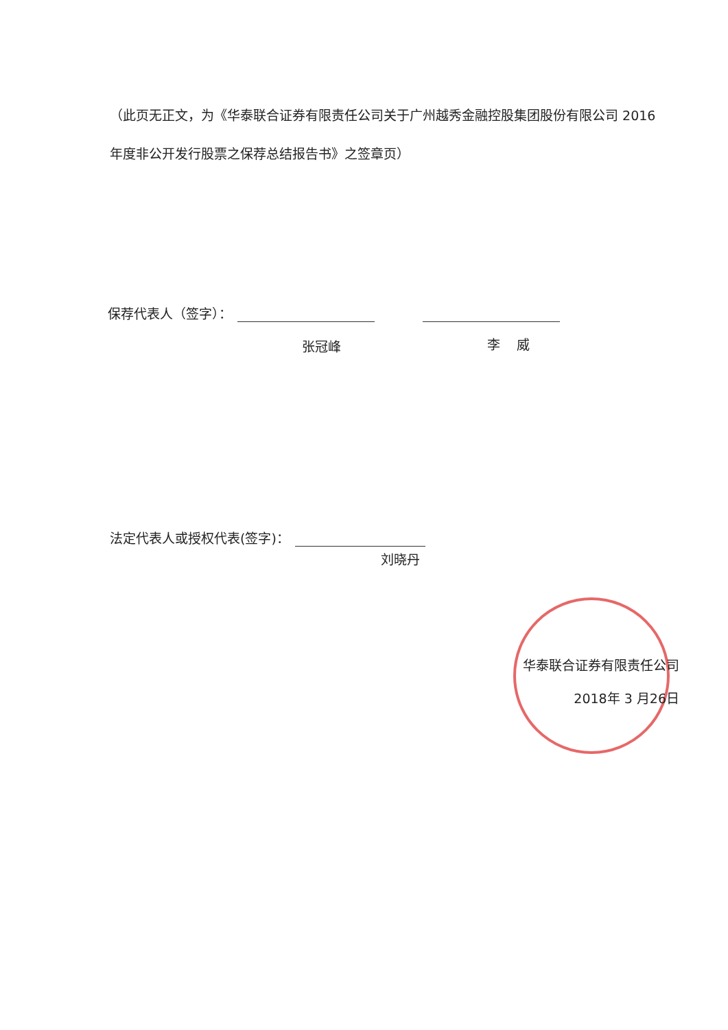（此页无正文，为《华泰联合证券有限责任公司关于广州越秀金融控股集团股份有限公司 2016 年度非公开发行股票之保荐总结报告书》之签章页）
保荐代表人（签字）：
张冠峰 李 威
法定代表人或授权代表(签字)：
刘晓丹
华泰联合证券有限责任公司
2018年 3 月26日